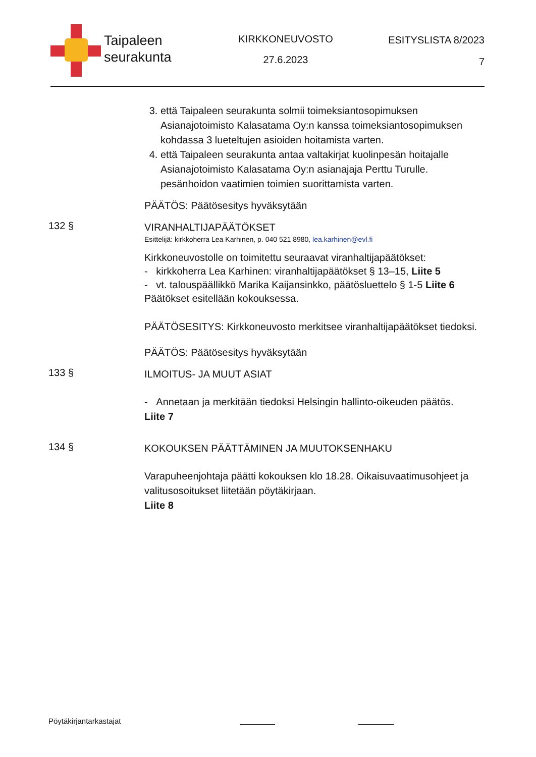Taipaleen
seurakunta
KIRKKONEUVOSTO
27.6.2023
ESITYSLISTA 8/2023
7
3. että Taipaleen seurakunta solmii toimeksiantosopimuksen Asianajotoimisto Kalasatama Oy:n kanssa toimeksiantosopimuksen kohdassa 3 lueteltujen asioiden hoitamista varten.
4. että Taipaleen seurakunta antaa valtakirjat kuolinpesän hoitajalle Asianajotoimisto Kalasatama Oy:n asianajaja Perttu Turulle. pesänhoidon vaatimien toimien suorittamista varten.
PÄÄTÖS: Päätösesitys hyväksytään
132 §
VIRANHALTIJAPÄÄTÖKSET
Esittelijä: kirkkoherra Lea Karhinen, p. 040 521 8980, lea.karhinen@evl.fi
Kirkkoneuvostolle on toimitettu seuraavat viranhaltijapäätökset:
- kirkkoherra Lea Karhinen: viranhaltijapäätökset § 13–15, Liite 5
- vt. talouspäällikkö Marika Kaijansinkko, päätösluettelo § 1-5 Liite 6
Päätökset esitellään kokouksessa.
PÄÄTÖSESITYS: Kirkkoneuvosto merkitsee viranhaltijapäätökset tiedoksi.
PÄÄTÖS: Päätösesitys hyväksytään
133 §
ILMOITUS- JA MUUT ASIAT
- Annetaan ja merkitään tiedoksi Helsingin hallinto-oikeuden päätös.
Liite 7
134 §
KOKOUKSEN PÄÄTTÄMINEN JA MUUTOKSENHAKU
Varapuheenjohtaja päätti kokouksen klo 18.28. Oikaisuvaatimusohjeet ja valitusosoitukset liitetään pöytäkirjaan.
Liite 8
Pöytäkirjantarkastajat